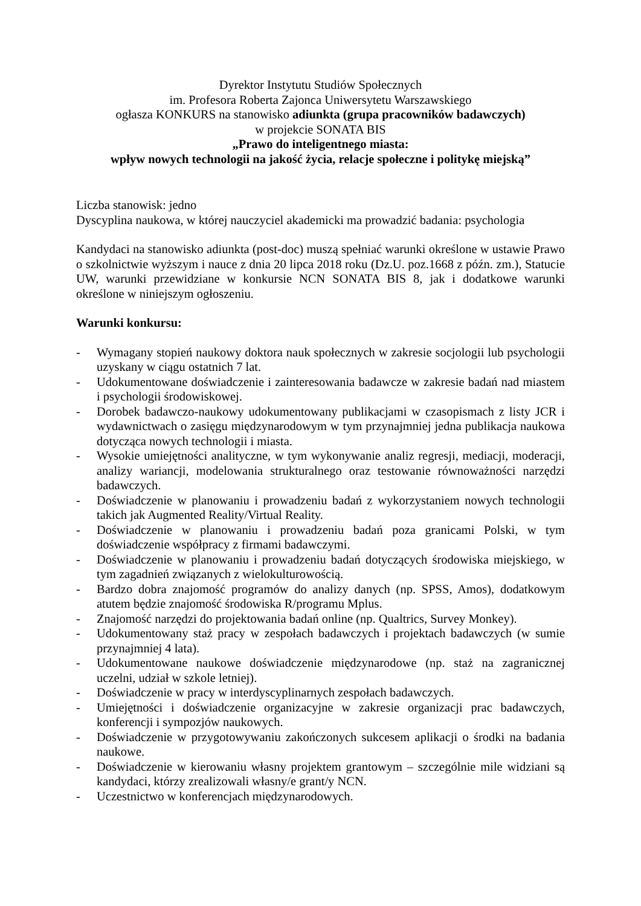Dyrektor Instytutu Studiów Społecznych
im. Profesora Roberta Zajonca Uniwersytetu Warszawskiego
ogłasza KONKURS na stanowisko adiunkta (grupa pracowników badawczych)
w projekcie SONATA BIS
„Prawo do inteligentnego miasta:
wpływ nowych technologii na jakość życia, relacje społeczne i politykę miejską”
Liczba stanowisk: jedno
Dyscyplina naukowa, w której nauczyciel akademicki ma prowadzić badania: psychologia
Kandydaci na stanowisko adiunkta (post-doc) muszą spełniać warunki określone w ustawie Prawo o szkolnictwie wyższym i nauce z dnia 20 lipca 2018 roku (Dz.U. poz.1668 z późn. zm.), Statucie UW, warunki przewidziane w konkursie NCN SONATA BIS 8, jak i dodatkowe warunki określone w niniejszym ogłoszeniu.
Warunki konkursu:
- Wymagany stopień naukowy doktora nauk społecznych w zakresie socjologii lub psychologii uzyskany w ciągu ostatnich 7 lat.
- Udokumentowane doświadczenie i zainteresowania badawcze w zakresie badań nad miastem i psychologii środowiskowej.
- Dorobek badawczo-naukowy udokumentowany publikacjami w czasopismach z listy JCR i wydawnictwach o zasięgu międzynarodowym w tym przynajmniej jedna publikacja naukowa dotycząca nowych technologii i miasta.
- Wysokie umiejętności analityczne, w tym wykonywanie analiz regresji, mediacji, moderacji, analizy wariancji, modelowania strukturalnego oraz testowanie równoważności narzędzi badawczych.
- Doświadczenie w planowaniu i prowadzeniu badań z wykorzystaniem nowych technologii takich jak Augmented Reality/Virtual Reality.
- Doświadczenie w planowaniu i prowadzeniu badań poza granicami Polski, w tym doświadczenie współpracy z firmami badawczymi.
- Doświadczenie w planowaniu i prowadzeniu badań dotyczących środowiska miejskiego, w tym zagadnień związanych z wielokulturowością.
- Bardzo dobra znajomość programów do analizy danych (np. SPSS, Amos), dodatkowym atutem będzie znajomość środowiska R/programu Mplus.
- Znajomość narzędzi do projektowania badań online (np. Qualtrics, Survey Monkey).
- Udokumentowany staż pracy w zespołach badawczych i projektach badawczych (w sumie przynajmniej 4 lata).
- Udokumentowane naukowe doświadczenie międzynarodowe (np. staż na zagranicznej uczelni, udział w szkole letniej).
- Doświadczenie w pracy w interdyscyplinarnych zespołach badawczych.
- Umiejętności i doświadczenie organizacyjne w zakresie organizacji prac badawczych, konferencji i sympozjów naukowych.
- Doświadczenie w przygotowywaniu zakończonych sukcesem aplikacji o środki na badania naukowe.
- Doświadczenie w kierowaniu własny projektem grantowym – szczególnie mile widziani są kandydaci, którzy zrealizowali własny/e grant/y NCN.
- Uczestnictwo w konferencjach międzynarodowych.